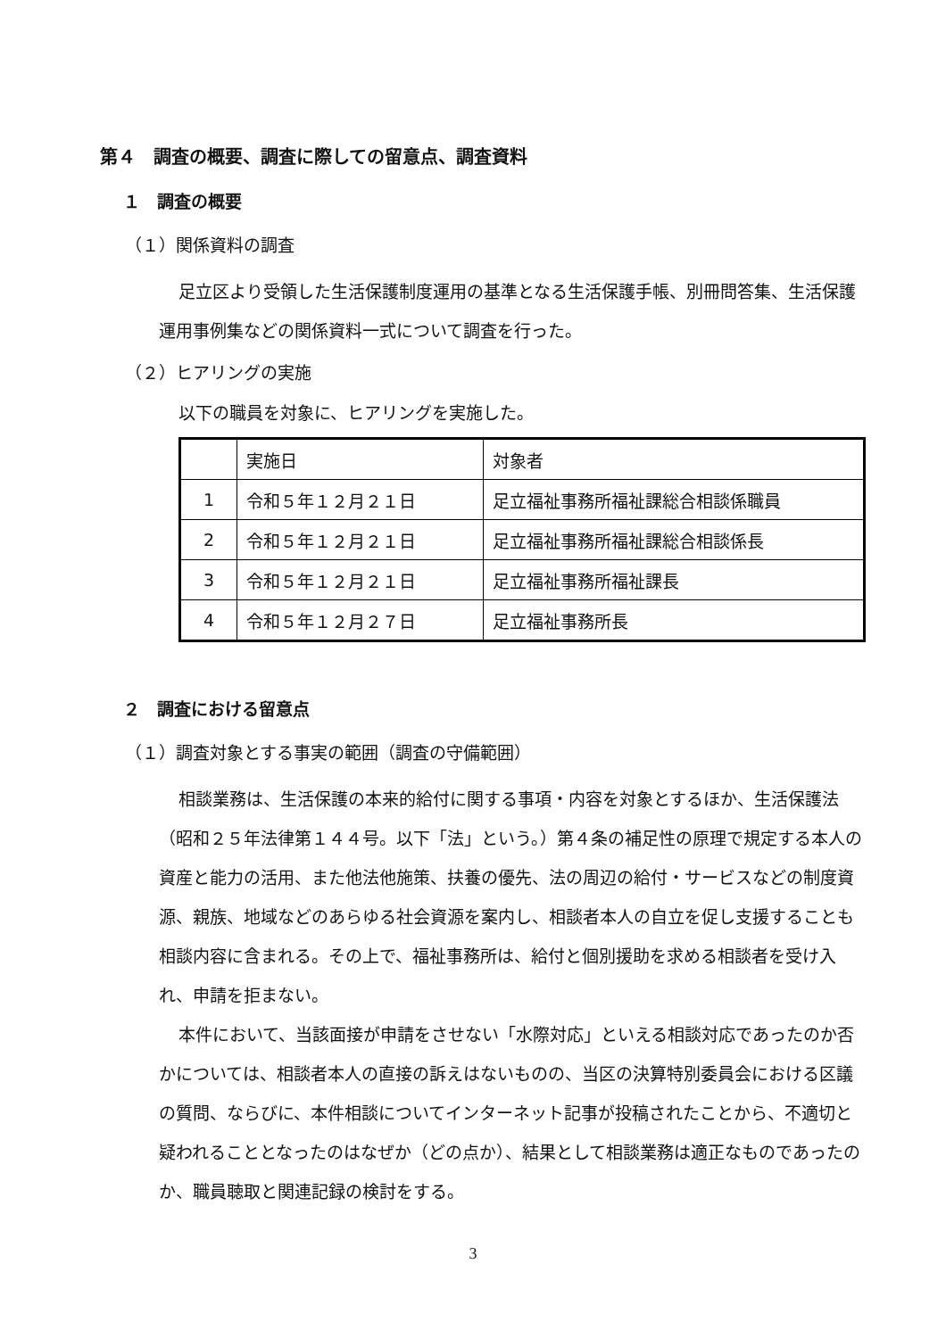第４　調査の概要、調査に際しての留意点、調査資料
１　調査の概要
（１）関係資料の調査
足立区より受領した生活保護制度運用の基準となる生活保護手帳、別冊問答集、生活保護運用事例集などの関係資料一式について調査を行った。
（２）ヒアリングの実施
以下の職員を対象に、ヒアリングを実施した。
| | 実施日 | 対象者 |
| 1 | 令和５年１２月２１日 | 足立福祉事務所福祉課総合相談係職員 |
| 2 | 令和５年１２月２１日 | 足立福祉事務所福祉課総合相談係長 |
| 3 | 令和５年１２月２１日 | 足立福祉事務所福祉課長 |
| 4 | 令和５年１２月２７日 | 足立福祉事務所長 |
２　調査における留意点
（１）調査対象とする事実の範囲（調査の守備範囲）
相談業務は、生活保護の本来的給付に関する事項・内容を対象とするほか、生活保護法（昭和２５年法律第１４４号。以下「法」という。）第４条の補足性の原理で規定する本人の資産と能力の活用、また他法他施策、扶養の優先、法の周辺の給付・サービスなどの制度資源、親族、地域などのあらゆる社会資源を案内し、相談者本人の自立を促し支援することも相談内容に含まれる。その上で、福祉事務所は、給付と個別援助を求める相談者を受け入れ、申請を拒まない。
本件において、当該面接が申請をさせない「水際対応」といえる相談対応であったのか否かについては、相談者本人の直接の訴えはないものの、当区の決算特別委員会における区議の質問、ならびに、本件相談についてインターネット記事が投稿されたことから、不適切と疑われることとなったのはなぜか（どの点か）、結果として相談業務は適正なものであったのか、職員聴取と関連記録の検討をする。
3